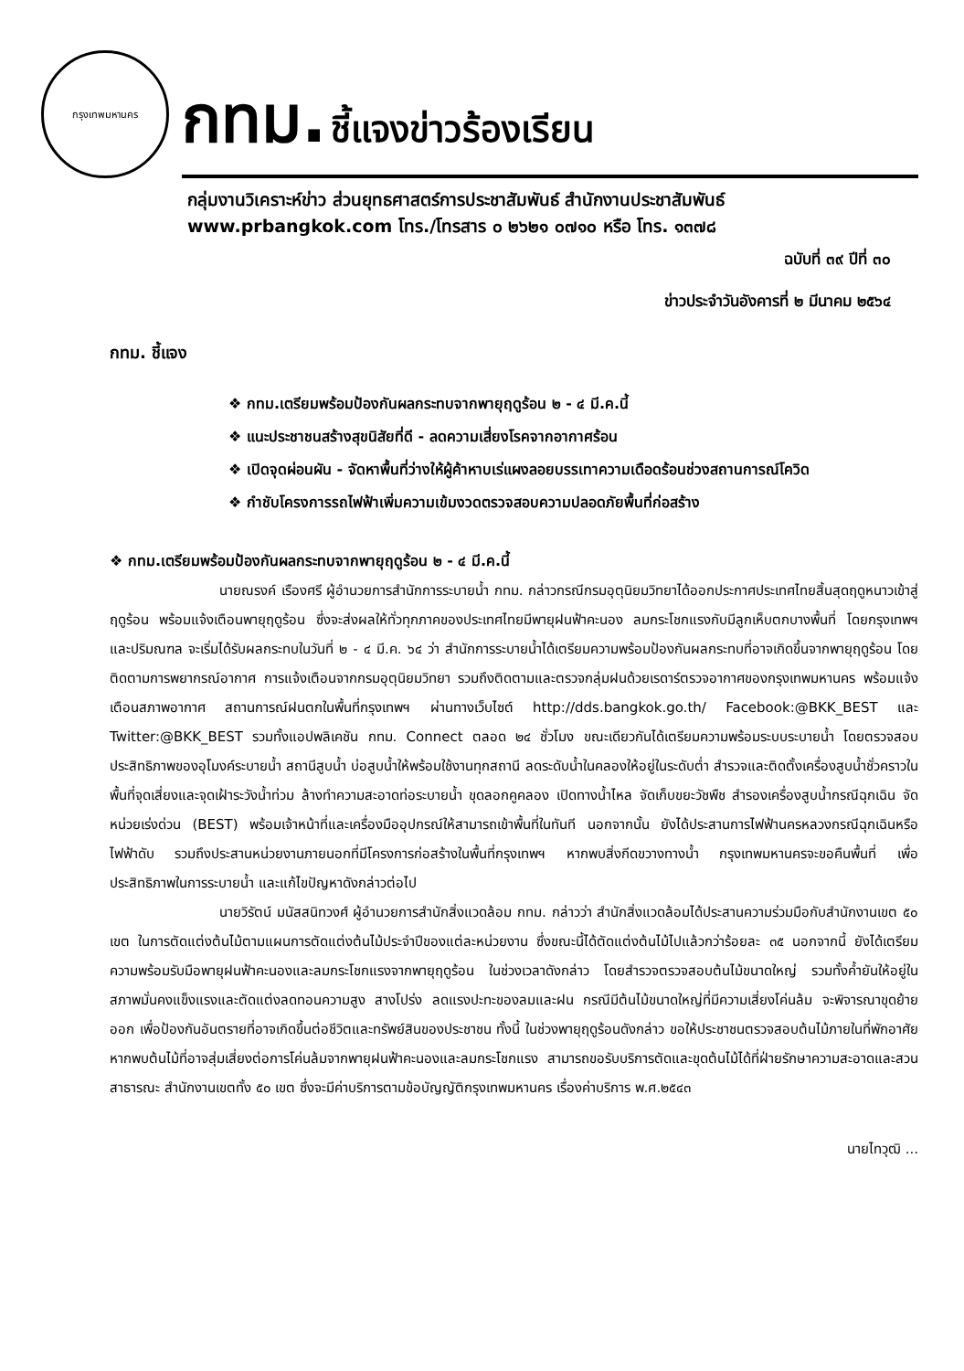กรุงเทพมหานคร
กทม. ชี้แจงข่าวร้องเรียน
กลุ่มงานวิเคราะห์ข่าว ส่วนยุทธศาสตร์การประชาสัมพันธ์ สำนักงานประชาสัมพันธ์
www.prbangkok.com โทร./โทรสาร ๐ ๒๖๒๑ ๐๗๑๐ หรือ โทร. ๑๓๗๘
ฉบับที่ ๓๙ ปีที่ ๓๐
ข่าวประจำวันอังคารที่ ๒ มีนาคม ๒๕๖๔
กทม. ชี้แจง
❖ กทม.เตรียมพร้อมป้องกันผลกระทบจากพายุฤดูร้อน ๒ - ๔ มี.ค.นี้
❖ แนะประชาชนสร้างสุขนิสัยที่ดี - ลดความเสี่ยงโรคจากอากาศร้อน
❖ เปิดจุดผ่อนผัน - จัดหาพื้นที่ว่างให้ผู้ค้าหาบเร่แผงลอยบรรเทาความเดือดร้อนช่วงสถานการณ์โควิด
❖ กำชับโครงการรถไฟฟ้าเพิ่มความเข้มงวดตรวจสอบความปลอดภัยพื้นที่ก่อสร้าง
❖ กทม.เตรียมพร้อมป้องกันผลกระทบจากพายุฤดูร้อน ๒ - ๔ มี.ค.นี้
นายณรงค์ เรืองศรี ผู้อำนวยการสำนักการระบายน้ำ กทม. กล่าวกรณีกรมอุตุนิยมวิทยาได้ออกประกาศประเทศไทยสิ้นสุดฤดูหนาวเข้าสู่ฤดูร้อน พร้อมแจ้งเตือนพายุฤดูร้อน ซึ่งจะส่งผลให้ทั่วทุกภาคของประเทศไทยมีพายุฝนฟ้าคะนอง ลมกระโชกแรงกับมีลูกเห็บตกบางพื้นที่ โดยกรุงเทพฯ และปริมณฑล จะเริ่มได้รับผลกระทบในวันที่ ๒ - ๔ มี.ค. ๖๔ ว่า สำนักการระบายน้ำได้เตรียมความพร้อมป้องกันผลกระทบที่อาจเกิดขึ้นจากพายุฤดูร้อน โดยติดตามการพยากรณ์อากาศ การแจ้งเตือนจากกรมอุตุนิยมวิทยา รวมถึงติดตามและตรวจกลุ่มฝนด้วยเรดาร์ตรวจอากาศของกรุงเทพมหานคร พร้อมแจ้งเตือนสภาพอากาศ สถานการณ์ฝนตกในพื้นที่กรุงเทพฯ ผ่านทางเว็บไซต์ http://dds.bangkok.go.th/ Facebook:@BKK_BEST และ Twitter:@BKK_BEST รวมทั้งแอปพลิเคชัน กทม. Connect ตลอด ๒๔ ชั่วโมง ขณะเดียวกันได้เตรียมความพร้อมระบบระบายน้ำ โดยตรวจสอบประสิทธิภาพของอุโมงค์ระบายน้ำ สถานีสูบน้ำ บ่อสูบน้ำให้พร้อมใช้งานทุกสถานี ลดระดับน้ำในคลองให้อยู่ในระดับต่ำ สำรวจและติดตั้งเครื่องสูบน้ำชั่วคราวในพื้นที่จุดเสี่ยงและจุดเฝ้าระวังน้ำท่วม ล้างทำความสะอาดท่อระบายน้ำ ขุดลอกคูคลอง เปิดทางน้ำไหล จัดเก็บขยะวัชพืช สำรองเครื่องสูบน้ำกรณีฉุกเฉิน จัดหน่วยเร่งด่วน (BEST) พร้อมเจ้าหน้าที่และเครื่องมืออุปกรณ์ให้สามารถเข้าพื้นที่ในทันที นอกจากนั้น ยังได้ประสานการไฟฟ้านครหลวงกรณีฉุกเฉินหรือไฟฟ้าดับ รวมถึงประสานหน่วยงานภายนอกที่มีโครงการก่อสร้างในพื้นที่กรุงเทพฯ หากพบสิ่งกีดขวางทางน้ำ กรุงเทพมหานครจะขอคืนพื้นที่ เพื่อประสิทธิภาพในการระบายน้ำ และแก้ไขปัญหาดังกล่าวต่อไป
นายวิรัตน์ มนัสสนิทวงศ์ ผู้อำนวยการสำนักสิ่งแวดล้อม กทม. กล่าวว่า สำนักสิ่งแวดล้อมได้ประสานความร่วมมือกับสำนักงานเขต ๕๐ เขต ในการตัดแต่งต้นไม้ตามแผนการตัดแต่งต้นไม้ประจำปีของแต่ละหน่วยงาน ซึ่งขณะนี้ได้ตัดแต่งต้นไม้ไปแล้วกว่าร้อยละ ๓๕ นอกจากนี้ ยังได้เตรียมความพร้อมรับมือพายุฝนฟ้าคะนองและลมกระโชกแรงจากพายุฤดูร้อน ในช่วงเวลาดังกล่าว โดยสำรวจตรวจสอบต้นไม้ขนาดใหญ่ รวมทั้งค้ำยันให้อยู่ในสภาพมั่นคงแข็งแรงและตัดแต่งลดทอนความสูง สางโปร่ง ลดแรงปะทะของลมและฝน กรณีมีต้นไม้ขนาดใหญ่ที่มีความเสี่ยงโค่นล้ม จะพิจารณาขุดย้ายออก เพื่อป้องกันอันตรายที่อาจเกิดขึ้นต่อชีวิตและทรัพย์สินของประชาชน ทั้งนี้ ในช่วงพายุฤดูร้อนดังกล่าว ขอให้ประชาชนตรวจสอบต้นไม้ภายในที่พักอาศัย หากพบต้นไม้ที่อาจสุ่มเสี่ยงต่อการโค่นล้มจากพายุฝนฟ้าคะนองและลมกระโชกแรง สามารถขอรับบริการตัดและขุดต้นไม้ได้ที่ฝ่ายรักษาความสะอาดและสวนสาธารณะ สำนักงานเขตทั้ง ๕๐ เขต ซึ่งจะมีค่าบริการตามข้อบัญญัติกรุงเทพมหานคร เรื่องค่าบริการ พ.ศ.๒๕๔๓
นายไทวุฒิ ...